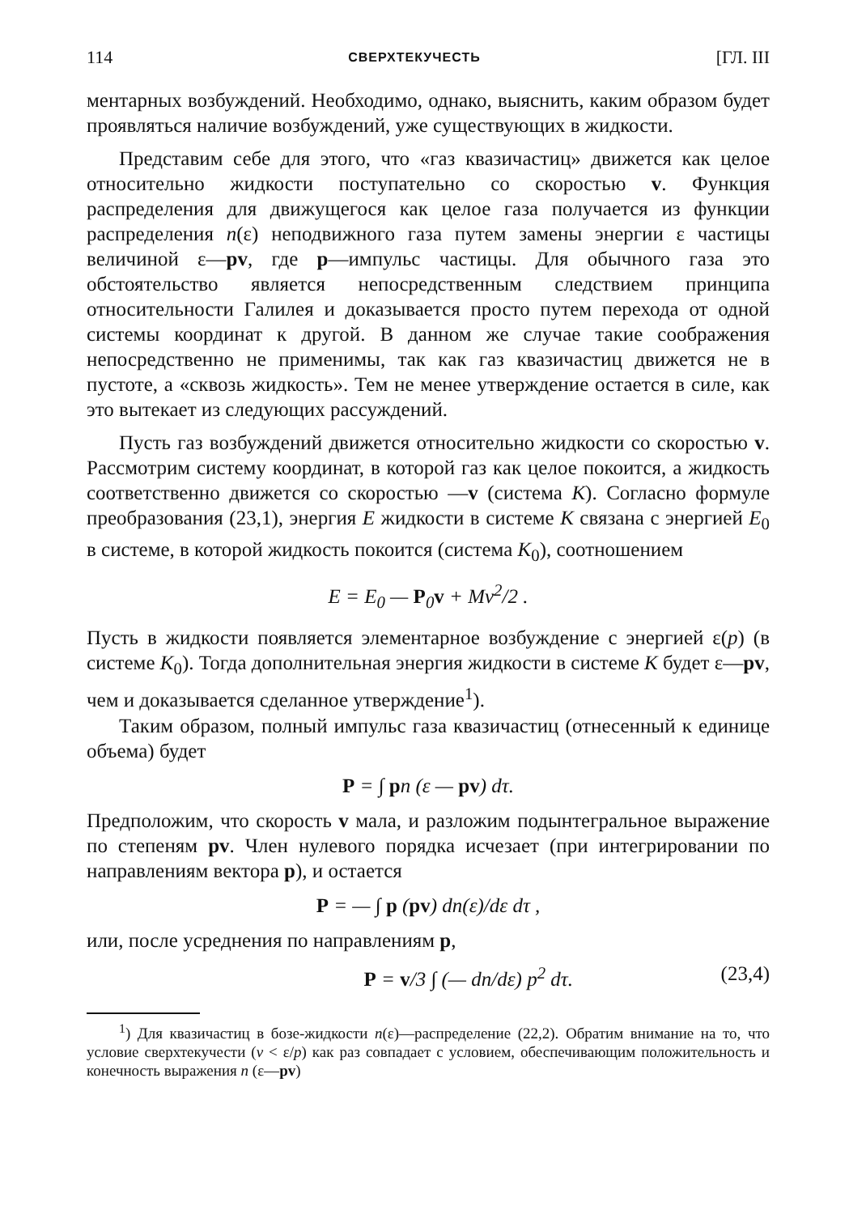114 СВЕРХТЕКУЧЕСТЬ [ГЛ. III
ментарных возбуждений. Необходимо, однако, выяснить, каким образом будет проявляться наличие возбуждений, уже существующих в жидкости.
Представим себе для этого, что «газ квазичастиц» движется как целое относительно жидкости поступательно со скоростью v. Функция распределения для движущегося как целое газа получается из функции распределения n(ε) неподвижного газа путем замены энергии ε частицы величиной ε—pv, где p—импульс частицы. Для обычного газа это обстоятельство является непосредственным следствием принципа относительности Галилея и доказывается просто путем перехода от одной системы координат к другой. В данном же случае такие соображения непосредственно не применимы, так как газ квазичастиц движется не в пустоте, а «сквозь жидкость». Тем не менее утверждение остается в силе, как это вытекает из следующих рассуждений.
Пусть газ возбуждений движется относительно жидкости со скоростью v. Рассмотрим систему координат, в которой газ как целое покоится, а жидкость соответственно движется со скоростью —v (система K). Согласно формуле преобразования (23,1), энергия E жидкости в системе K связана с энергией E<sub>0</sub> в системе, в которой жидкость покоится (система K<sub>0</sub>), соотношением
E = E<sub>0</sub> — P<sub>0</sub>v + Mv<sup>2</sup>/2 .
Пусть в жидкости появляется элементарное возбуждение с энергией ε(p) (в системе K<sub>0</sub>). Тогда дополнительная энергия жидкости в системе K будет ε—pv, чем и доказывается сделанное утверждение<sup>1</sup>).
Таким образом, полный импульс газа квазичастиц (отнесенный к единице объема) будет
P = ∫ pn (ε — pv) dτ.
Предположим, что скорость v мала, и разложим подынтегральное выражение по степеням pv. Член нулевого порядка исчезает (при интегрировании по направлениям вектора p), и остается
P = — ∫ p (pv) dn(ε)/dε dτ ,
или, после усреднения по направлениям p,
P = v/3 ∫ (— dn/dε) p<sup>2</sup> dτ. (23,4)
<sup>1</sup>) Для квазичастиц в бозе-жидкости n(ε)—распределение (22,2). Обратим внимание на то, что условие сверхтекучести (v < ε/p) как раз совпадает с условием, обеспечивающим положительность и конечность выражения n (ε—pv)